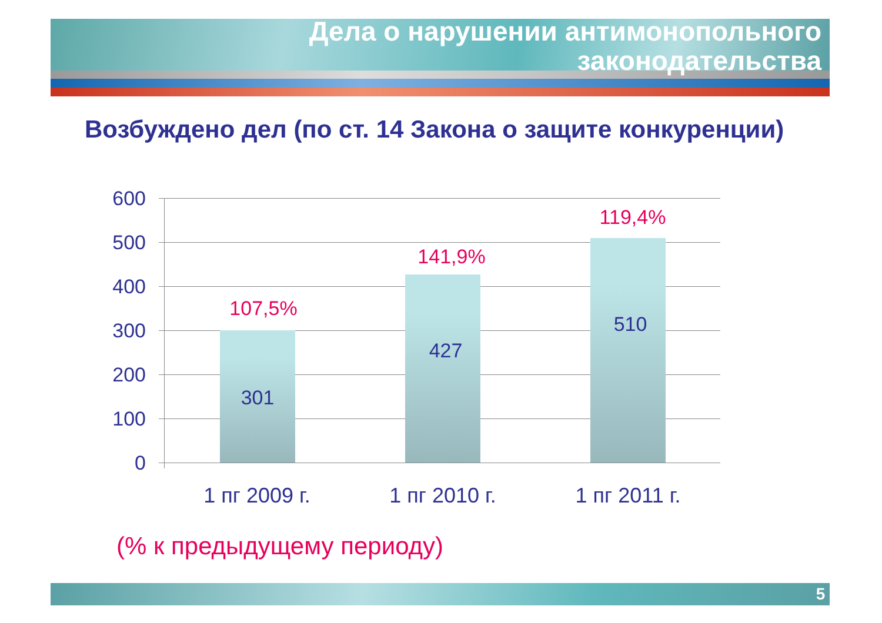Дела о нарушении антимонопольного
законодательства
Возбуждено дел (по ст. 14 Закона о защите конкуренции)
600
500
400
300
200
100
0
107,5%
301
141,9%
427
119,4%
510
1 пг 2009 г.
1 пг 2010 г.
1 пг 2011 г.
(% к предыдущему периоду)
5